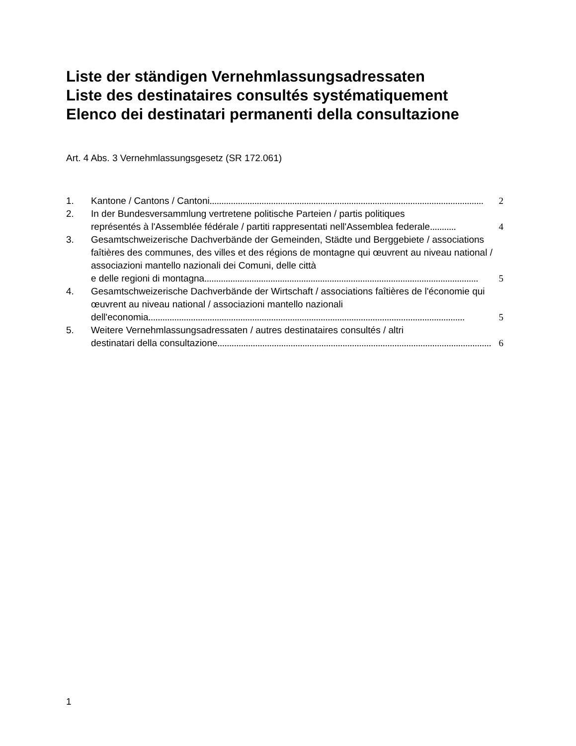Liste der ständigen Vernehmlassungsadressaten
Liste des destinataires consultés systématiquement
Elenco dei destinatari permanenti della consultazione
Art. 4 Abs. 3 Vernehmlassungsgesetz (SR 172.061)
1. Kantone / Cantons / Cantoni.................................................................................................................... 2
2. In der Bundesversammlung vertretene politische Parteien / partis politiques
représentés à l'Assemblée fédérale / partiti rappresentati nell'Assemblea federale ........... 4
3. Gesamtschweizerische Dachverbände der Gemeinden, Städte und Berggebiete / associations faîtières des communes, des villes et des régions de montagne qui œuvrent au niveau national / associazioni mantello nazionali dei Comuni, delle città
e delle regioni di montagna.................................................................................................................... 5
4. Gesamtschweizerische Dachverbände der Wirtschaft / associations faîtières de l'économie qui œuvrent au niveau national / associazioni mantello nazionali
dell'economia...................................................................................................................................... 5
5. Weitere Vernehmlassungsadressaten / autres destinataires consultés / altri
destinatari della consultazione.................................................................................................................... 6
1